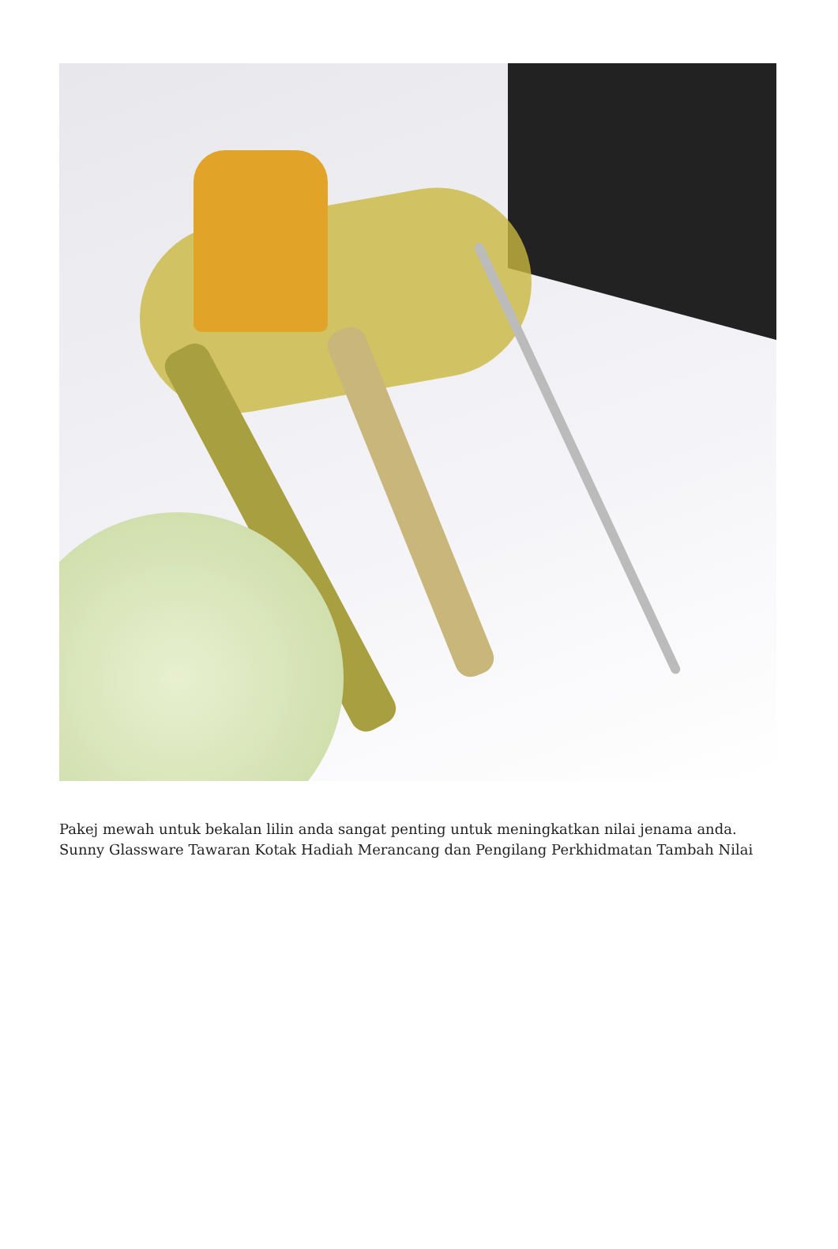Pakej mewah untuk bekalan lilin anda sangat penting untuk meningkatkan nilai jenama anda. Sunny Glassware Tawaran Kotak Hadiah Merancang dan Pengilang Perkhidmatan Tambah Nilai